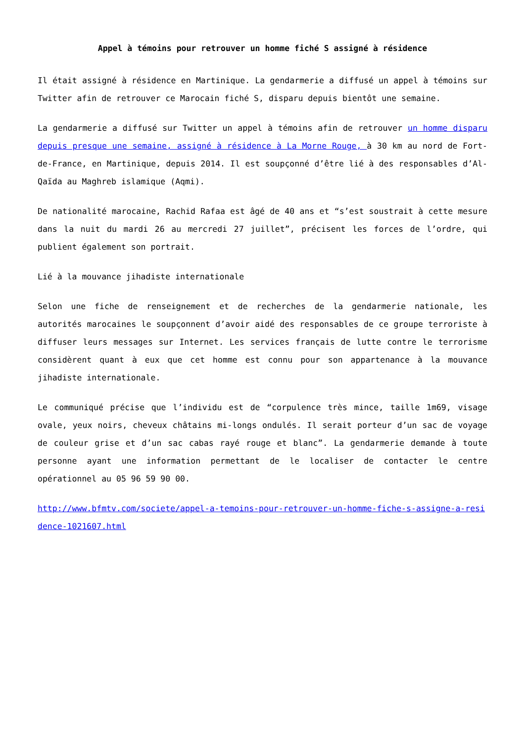Appel à témoins pour retrouver un homme fiché S assigné à résidence
Il était assigné à résidence en Martinique. La gendarmerie a diffusé un appel à témoins sur Twitter afin de retrouver ce Marocain fiché S, disparu depuis bientôt une semaine.
La gendarmerie a diffusé sur Twitter un appel à témoins afin de retrouver un homme disparu depuis presque une semaine, assigné à résidence à La Morne Rouge, à 30 km au nord de Fort-de-France, en Martinique, depuis 2014. Il est soupçonné d’être lié à des responsables d’Al-Qaïda au Maghreb islamique (Aqmi).
De nationalité marocaine, Rachid Rafaa est âgé de 40 ans et “s’est soustrait à cette mesure dans la nuit du mardi 26 au mercredi 27 juillet”, précisent les forces de l’ordre, qui publient également son portrait.
Lié à la mouvance jihadiste internationale
Selon une fiche de renseignement et de recherches de la gendarmerie nationale, les autorités marocaines le soupçonnent d’avoir aidé des responsables de ce groupe terroriste à diffuser leurs messages sur Internet. Les services français de lutte contre le terrorisme considèrent quant à eux que cet homme est connu pour son appartenance à la mouvance jihadiste internationale.
Le communiqué précise que l’individu est de “corpulence très mince, taille 1m69, visage ovale, yeux noirs, cheveux châtains mi-longs ondulés. Il serait porteur d’un sac de voyage de couleur grise et d’un sac cabas rayé rouge et blanc”. La gendarmerie demande à toute personne ayant une information permettant de le localiser de contacter le centre opérationnel au 05 96 59 90 00.
http://www.bfmtv.com/societe/appel-a-temoins-pour-retrouver-un-homme-fiche-s-assigne-a-residence-1021607.html